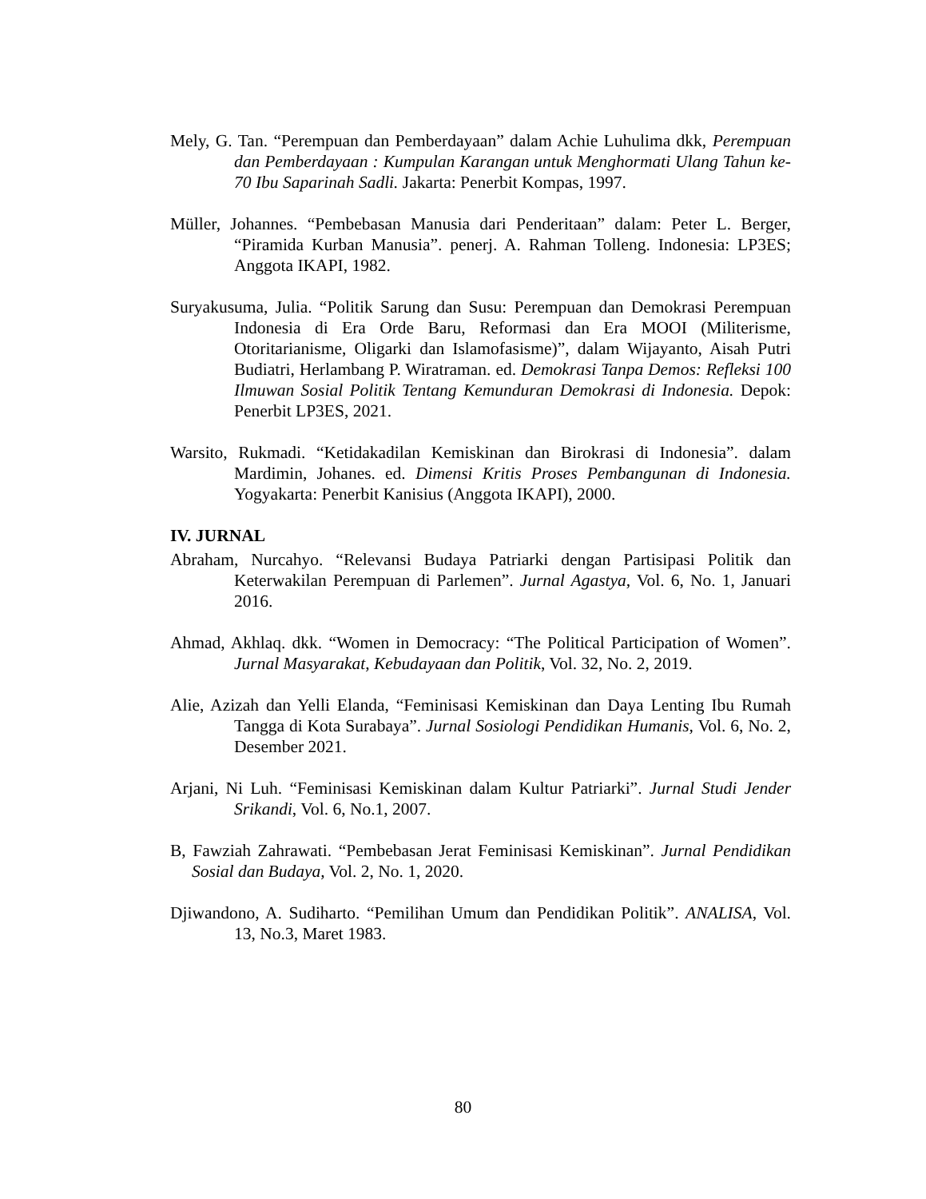Mely, G. Tan. “Perempuan dan Pemberdayaan” dalam Achie Luhulima dkk, Perempuan dan Pemberdayaan : Kumpulan Karangan untuk Menghormati Ulang Tahun ke-70 Ibu Saparinah Sadli. Jakarta: Penerbit Kompas, 1997.
Müller, Johannes. “Pembebasan Manusia dari Penderitaan” dalam: Peter L. Berger, “Piramida Kurban Manusia”. penerj. A. Rahman Tolleng. Indonesia: LP3ES; Anggota IKAPI, 1982.
Suryakusuma, Julia. “Politik Sarung dan Susu: Perempuan dan Demokrasi Perempuan Indonesia di Era Orde Baru, Reformasi dan Era MOOI (Militerisme, Otoritarianisme, Oligarki dan Islamofasisme)”, dalam Wijayanto, Aisah Putri Budiatri, Herlambang P. Wiratraman. ed. Demokrasi Tanpa Demos: Refleksi 100 Ilmuwan Sosial Politik Tentang Kemunduran Demokrasi di Indonesia. Depok: Penerbit LP3ES, 2021.
Warsito, Rukmadi. “Ketidakadilan Kemiskinan dan Birokrasi di Indonesia”. dalam Mardimin, Johanes. ed. Dimensi Kritis Proses Pembangunan di Indonesia. Yogyakarta: Penerbit Kanisius (Anggota IKAPI), 2000.
IV. JURNAL
Abraham, Nurcahyo. “Relevansi Budaya Patriarki dengan Partisipasi Politik dan Keterwakilan Perempuan di Parlemen”. Jurnal Agastya, Vol. 6, No. 1, Januari 2016.
Ahmad, Akhlaq. dkk. “Women in Democracy: “The Political Participation of Women”. Jurnal Masyarakat, Kebudayaan dan Politik, Vol. 32, No. 2, 2019.
Alie, Azizah dan Yelli Elanda, “Feminisasi Kemiskinan dan Daya Lenting Ibu Rumah Tangga di Kota Surabaya”. Jurnal Sosiologi Pendidikan Humanis, Vol. 6, No. 2, Desember 2021.
Arjani, Ni Luh. “Feminisasi Kemiskinan dalam Kultur Patriarki”. Jurnal Studi Jender Srikandi, Vol. 6, No.1, 2007.
B, Fawziah Zahrawati. “Pembebasan Jerat Feminisasi Kemiskinan”. Jurnal Pendidikan Sosial dan Budaya, Vol. 2, No. 1, 2020.
Djiwandono, A. Sudiharto. “Pemilihan Umum dan Pendidikan Politik”. ANALISA, Vol. 13, No.3, Maret 1983.
80